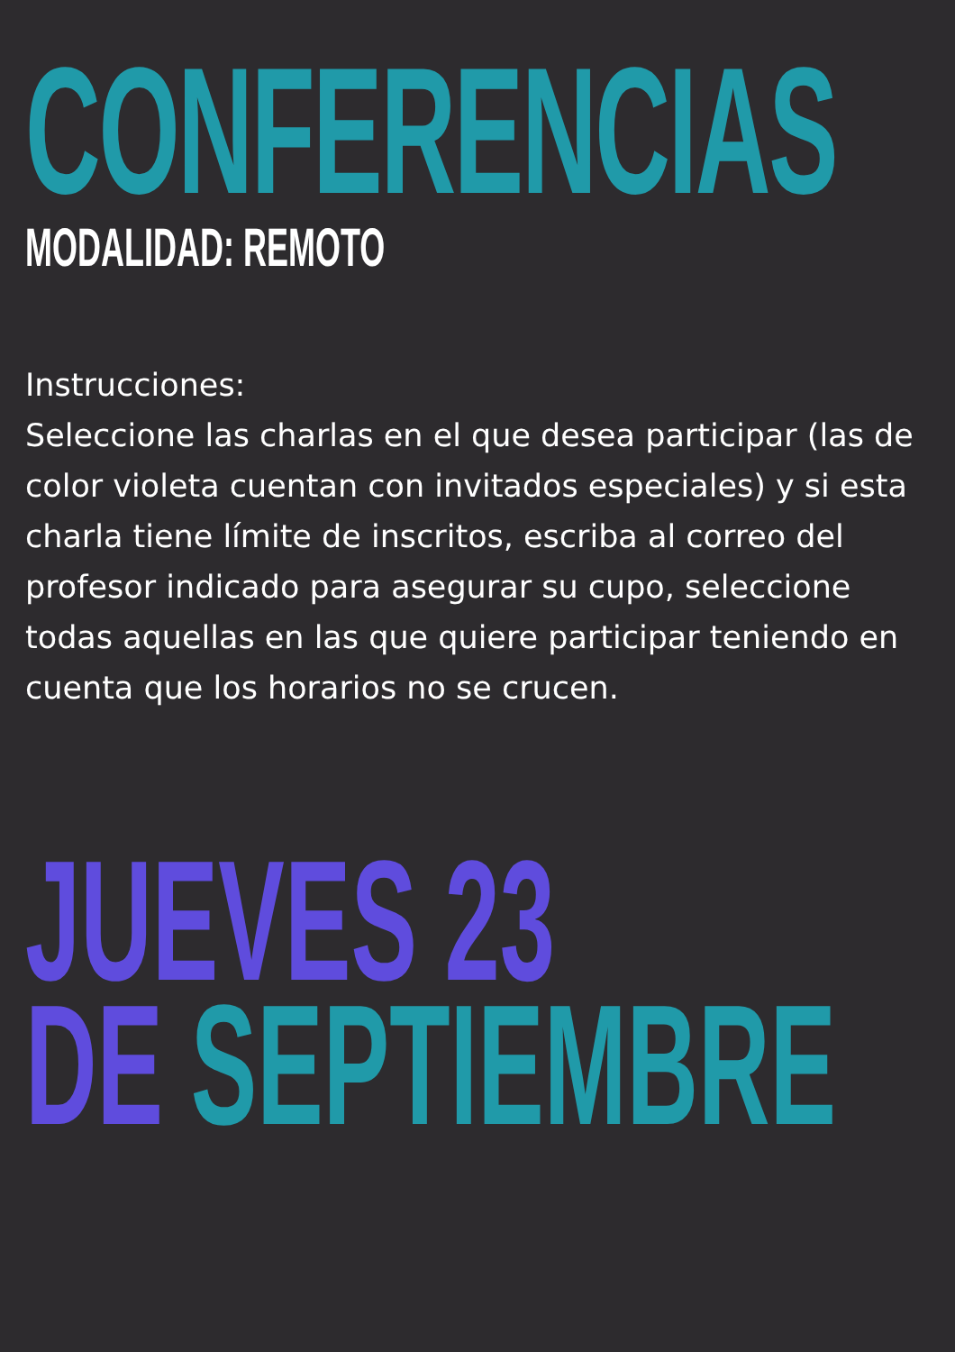CONFERENCIAS
MODALIDAD: REMOTO
Instrucciones:
Seleccione las charlas en el que desea participar (las de color violeta cuentan con invitados especiales) y si esta charla tiene límite de inscritos, escriba al correo del profesor indicado para asegurar su cupo, seleccione todas aquellas en las que quiere participar teniendo en cuenta que los horarios no se crucen.
JUEVES 23
DE SEPTIEMBRE